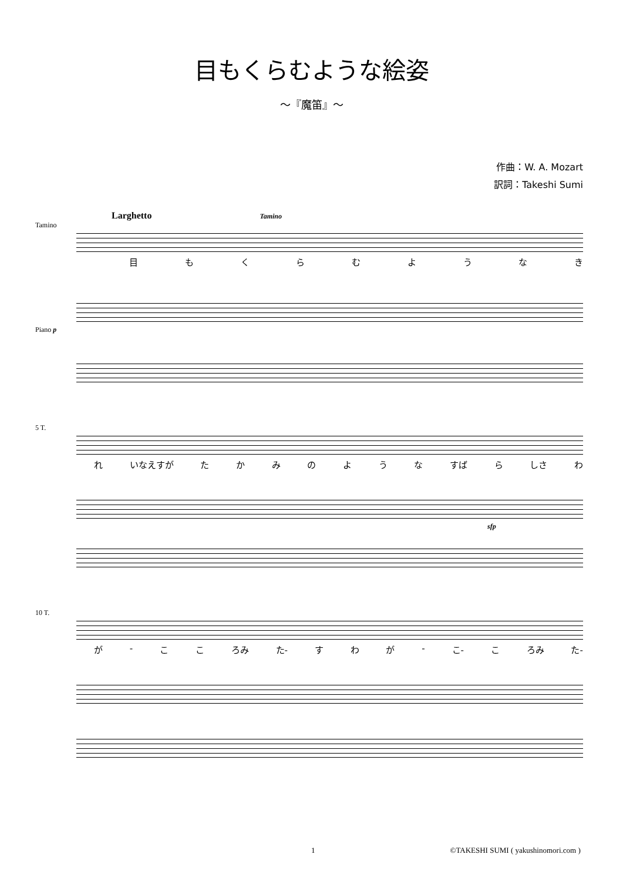目もくらむような絵姿
～『魔笛』～
作曲：W. A. Mozart
訳詞：Takeshi Sumi
Larghetto Tamino
Tamino
目もくらむようなき
Piano p
5 T.
れ いなえすが たかみのような すば ら しさ わ
sfp
10 T.
が - ここ ろみ た- すわが - こ- こ ろみ た-
1 ©TAKESHI SUMI ( yakushinomori.com )